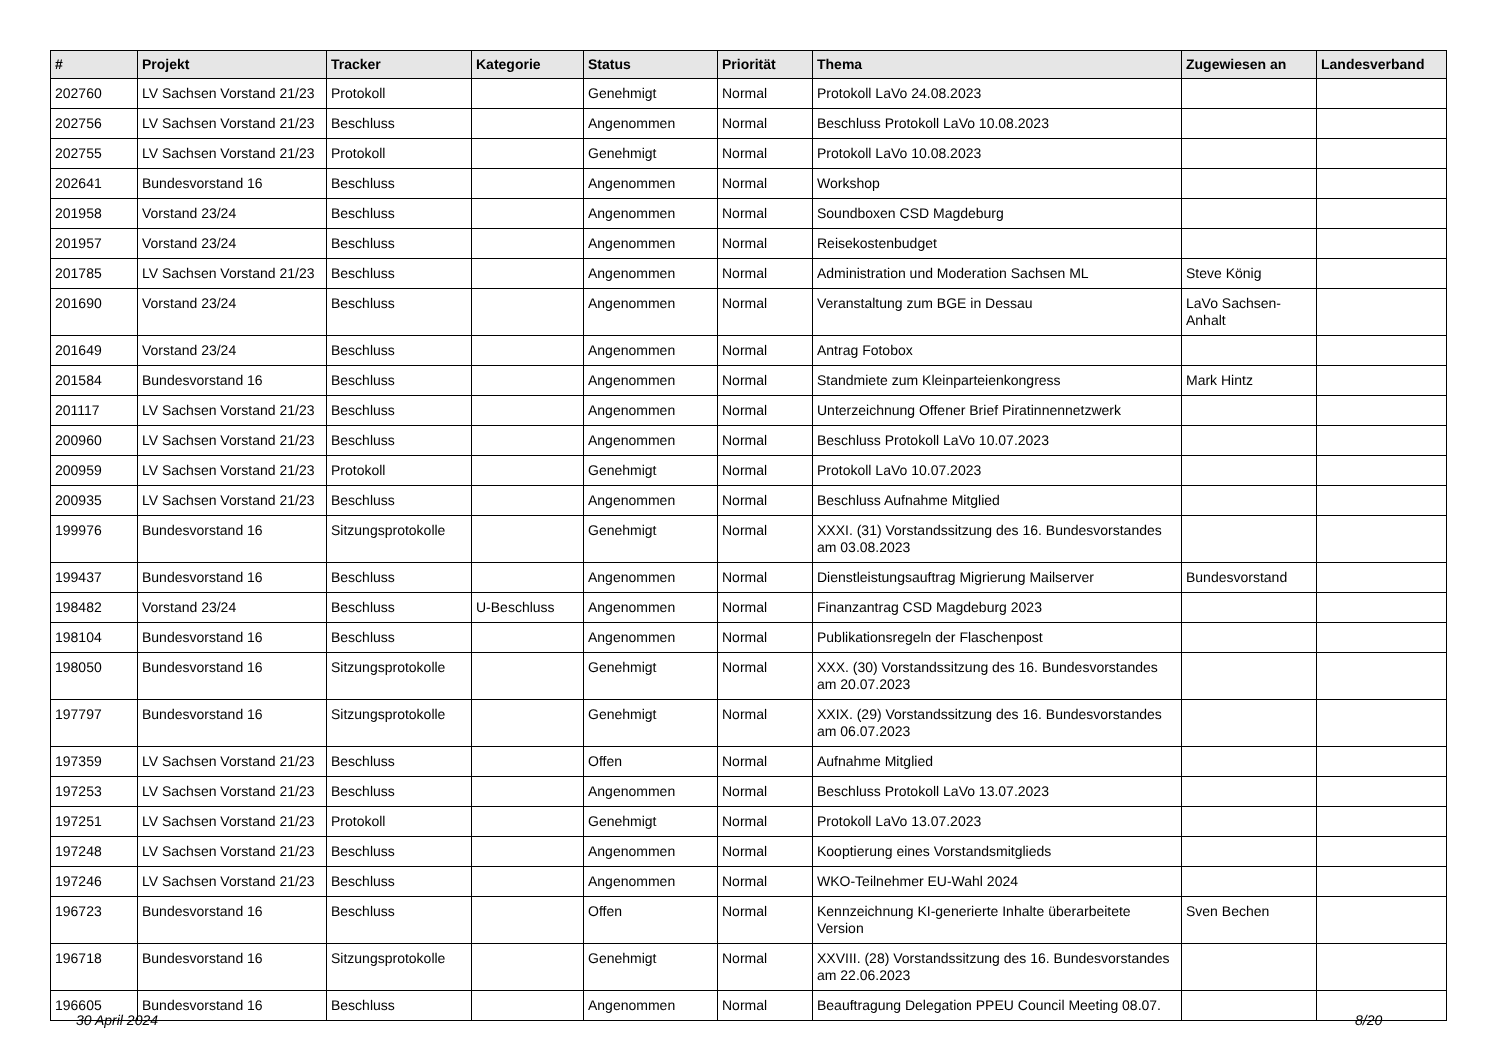| # | Projekt | Tracker | Kategorie | Status | Priorität | Thema | Zugewiesen an | Landesverband |
| --- | --- | --- | --- | --- | --- | --- | --- | --- |
| 202760 | LV Sachsen Vorstand 21/23 | Protokoll | | Genehmigt | Normal | Protokoll LaVo 24.08.2023 | | |
| 202756 | LV Sachsen Vorstand 21/23 | Beschluss | | Angenommen | Normal | Beschluss Protokoll LaVo 10.08.2023 | | |
| 202755 | LV Sachsen Vorstand 21/23 | Protokoll | | Genehmigt | Normal | Protokoll LaVo 10.08.2023 | | |
| 202641 | Bundesvorstand 16 | Beschluss | | Angenommen | Normal | Workshop | | |
| 201958 | Vorstand 23/24 | Beschluss | | Angenommen | Normal | Soundboxen CSD Magdeburg | | |
| 201957 | Vorstand 23/24 | Beschluss | | Angenommen | Normal | Reisekostenbudget | | |
| 201785 | LV Sachsen Vorstand 21/23 | Beschluss | | Angenommen | Normal | Administration und Moderation Sachsen ML | Steve König | |
| 201690 | Vorstand 23/24 | Beschluss | | Angenommen | Normal | Veranstaltung zum BGE in Dessau | LaVo Sachsen-Anhalt | |
| 201649 | Vorstand 23/24 | Beschluss | | Angenommen | Normal | Antrag Fotobox | | |
| 201584 | Bundesvorstand 16 | Beschluss | | Angenommen | Normal | Standmiete zum Kleinparteienkongress | Mark Hintz | |
| 201117 | LV Sachsen Vorstand 21/23 | Beschluss | | Angenommen | Normal | Unterzeichnung Offener Brief Piratinnennetzwerk | | |
| 200960 | LV Sachsen Vorstand 21/23 | Beschluss | | Angenommen | Normal | Beschluss Protokoll LaVo 10.07.2023 | | |
| 200959 | LV Sachsen Vorstand 21/23 | Protokoll | | Genehmigt | Normal | Protokoll LaVo 10.07.2023 | | |
| 200935 | LV Sachsen Vorstand 21/23 | Beschluss | | Angenommen | Normal | Beschluss Aufnahme Mitglied | | |
| 199976 | Bundesvorstand 16 | Sitzungsprotokolle | | Genehmigt | Normal | XXXI. (31) Vorstandssitzung des 16. Bundesvorstandes am 03.08.2023 | | |
| 199437 | Bundesvorstand 16 | Beschluss | | Angenommen | Normal | Dienstleistungsauftrag Migrierung Mailserver | Bundesvorstand | |
| 198482 | Vorstand 23/24 | Beschluss | U-Beschluss | Angenommen | Normal | Finanzantrag CSD Magdeburg 2023 | | |
| 198104 | Bundesvorstand 16 | Beschluss | | Angenommen | Normal | Publikationsregeln der Flaschenpost | | |
| 198050 | Bundesvorstand 16 | Sitzungsprotokolle | | Genehmigt | Normal | XXX. (30) Vorstandssitzung des 16. Bundesvorstandes am 20.07.2023 | | |
| 197797 | Bundesvorstand 16 | Sitzungsprotokolle | | Genehmigt | Normal | XXIX. (29) Vorstandssitzung des 16. Bundesvorstandes am 06.07.2023 | | |
| 197359 | LV Sachsen Vorstand 21/23 | Beschluss | | Offen | Normal | Aufnahme Mitglied | | |
| 197253 | LV Sachsen Vorstand 21/23 | Beschluss | | Angenommen | Normal | Beschluss Protokoll LaVo 13.07.2023 | | |
| 197251 | LV Sachsen Vorstand 21/23 | Protokoll | | Genehmigt | Normal | Protokoll LaVo 13.07.2023 | | |
| 197248 | LV Sachsen Vorstand 21/23 | Beschluss | | Angenommen | Normal | Kooptierung eines Vorstandsmitglieds | | |
| 197246 | LV Sachsen Vorstand 21/23 | Beschluss | | Angenommen | Normal | WKO-Teilnehmer EU-Wahl 2024 | | |
| 196723 | Bundesvorstand 16 | Beschluss | | Offen | Normal | Kennzeichnung KI-generierte Inhalte überarbeitete Version | Sven Bechen | |
| 196718 | Bundesvorstand 16 | Sitzungsprotokolle | | Genehmigt | Normal | XXVIII. (28) Vorstandssitzung des 16. Bundesvorstandes am 22.06.2023 | | |
| 196605 | Bundesvorstand 16 | Beschluss | | Angenommen | Normal | Beauftragung Delegation PPEU Council Meeting 08.07. | | |
30 April 2024 8/20